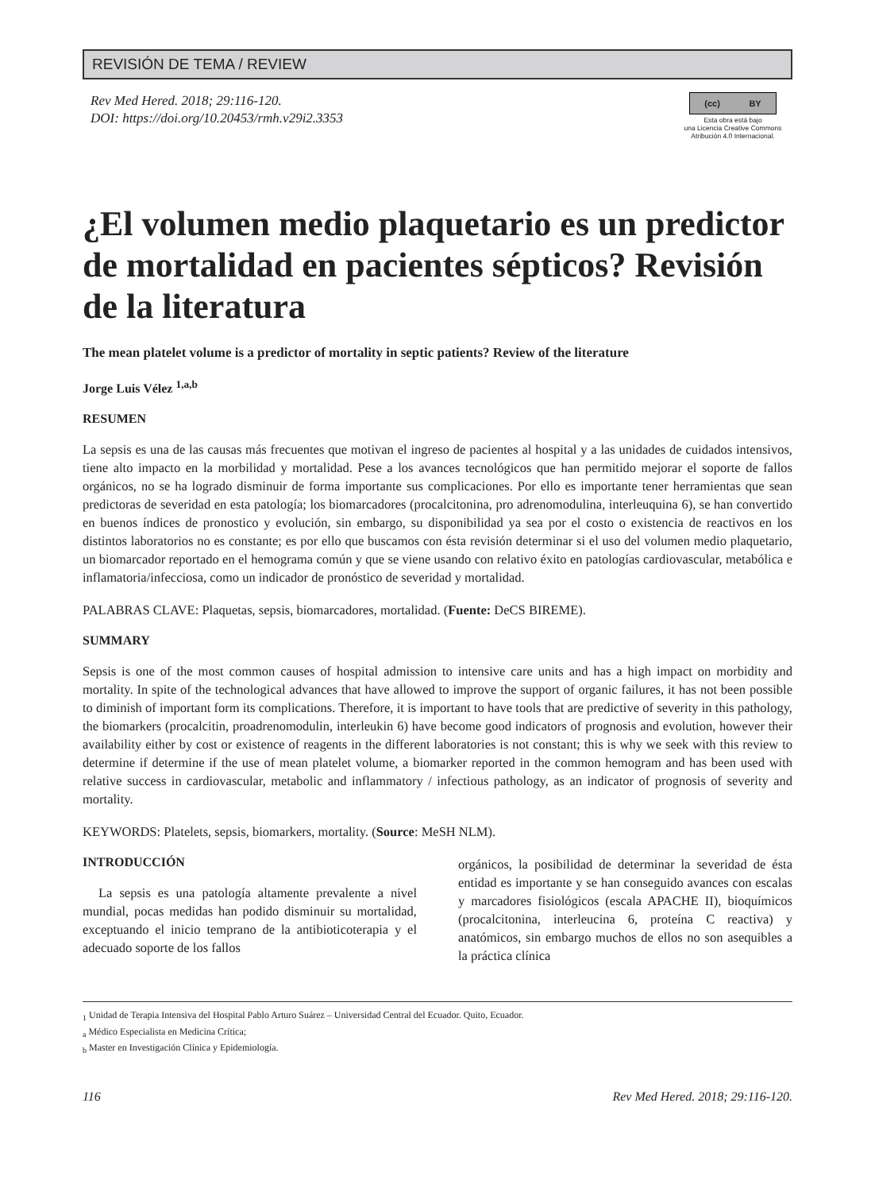REVISIÓN DE TEMA / REVIEW
Rev Med Hered. 2018; 29:116-120.
DOI: https://doi.org/10.20453/rmh.v29i2.3353
(cc) BY
Esta obra está bajo
una Licencia Creative Commons
Atribución 4.0 Internacional.
¿El volumen medio plaquetario es un predictor de mortalidad en pacientes sépticos? Revisión de la literatura
The mean platelet volume is a predictor of mortality in septic patients? Review of the literature
Jorge Luis Vélez <sup>1,a,b</sup>
RESUMEN
La sepsis es una de las causas más frecuentes que motivan el ingreso de pacientes al hospital y a las unidades de cuidados intensivos, tiene alto impacto en la morbilidad y mortalidad. Pese a los avances tecnológicos que han permitido mejorar el soporte de fallos orgánicos, no se ha logrado disminuir de forma importante sus complicaciones. Por ello es importante tener herramientas que sean predictoras de severidad en esta patología; los biomarcadores (procalcitonina, pro adrenomodulina, interleuquina 6), se han convertido en buenos índices de pronostico y evolución, sin embargo, su disponibilidad ya sea por el costo o existencia de reactivos en los distintos laboratorios no es constante; es por ello que buscamos con ésta revisión determinar si el uso del volumen medio plaquetario, un biomarcador reportado en el hemograma común y que se viene usando con relativo éxito en patologías cardiovascular, metabólica e inflamatoria/infecciosa, como un indicador de pronóstico de severidad y mortalidad.
PALABRAS CLAVE: Plaquetas, sepsis, biomarcadores, mortalidad. (Fuente: DeCS BIREME).
SUMMARY
Sepsis is one of the most common causes of hospital admission to intensive care units and has a high impact on morbidity and mortality. In spite of the technological advances that have allowed to improve the support of organic failures, it has not been possible to diminish of important form its complications. Therefore, it is important to have tools that are predictive of severity in this pathology, the biomarkers (procalcitin, proadrenomodulin, interleukin 6) have become good indicators of prognosis and evolution, however their availability either by cost or existence of reagents in the different laboratories is not constant; this is why we seek with this review to determine if determine if the use of mean platelet volume, a biomarker reported in the common hemogram and has been used with relative success in cardiovascular, metabolic and inflammatory / infectious pathology, as an indicator of prognosis of severity and mortality.
KEYWORDS: Platelets, sepsis, biomarkers, mortality. (Source: MeSH NLM).
INTRODUCCIÓN
La sepsis es una patología altamente prevalente a nivel mundial, pocas medidas han podido disminuir su mortalidad, exceptuando el inicio temprano de la antibioticoterapia y el adecuado soporte de los fallos
orgánicos, la posibilidad de determinar la severidad de ésta entidad es importante y se han conseguido avances con escalas y marcadores fisiológicos (escala APACHE II), bioquímicos (procalcitonina, interleucina 6, proteína C reactiva) y anatómicos, sin embargo muchos de ellos no son asequibles a la práctica clínica
<sub>1</sub> Unidad de Terapia Intensiva del Hospital Pablo Arturo Suárez – Universidad Central del Ecuador. Quito, Ecuador.
<sub>a</sub> Médico Especialista en Medicina Crítica;
<sub>b</sub> Master en Investigación Clínica y Epidemiología.
116 Rev Med Hered. 2018; 29:116-120.